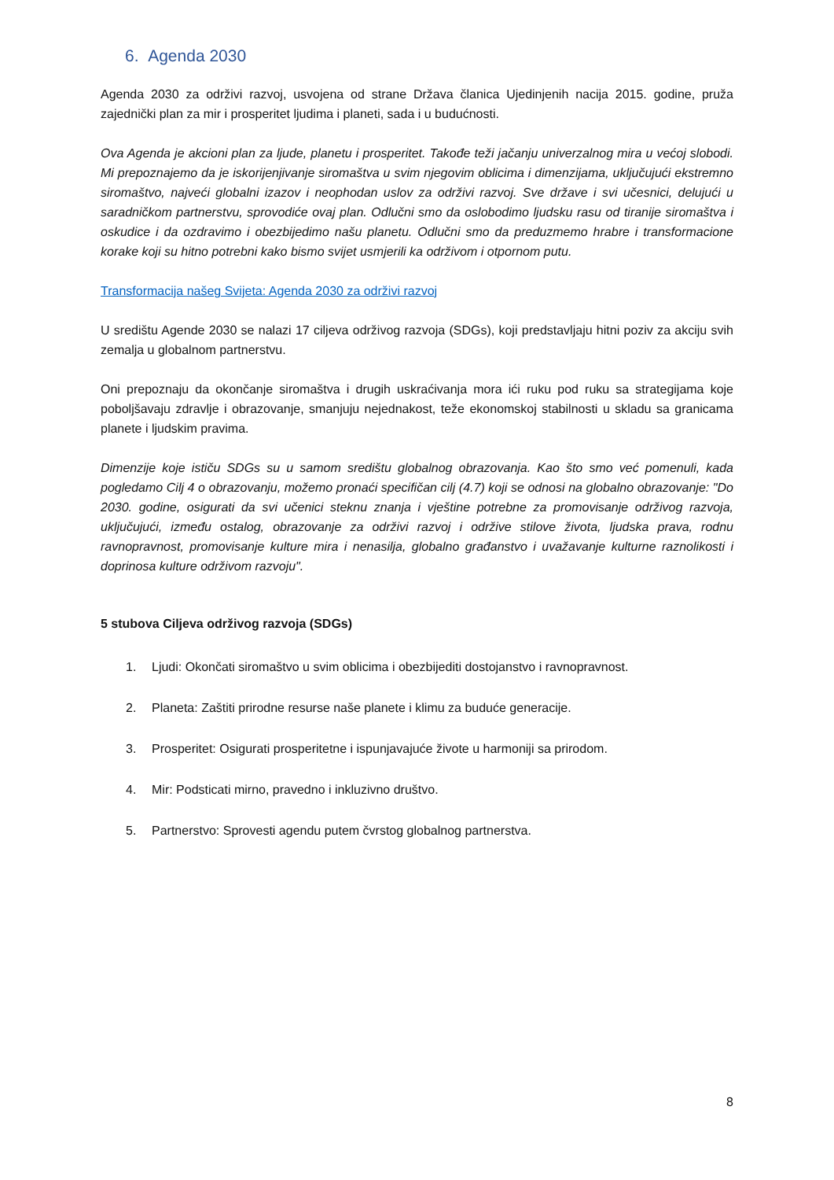6. Agenda 2030
Agenda 2030 za održivi razvoj, usvojena od strane Država članica Ujedinjenih nacija 2015. godine, pruža zajednički plan za mir i prosperitet ljudima i planeti, sada i u budućnosti.
Ova Agenda je akcioni plan za ljude, planetu i prosperitet. Takođe teži jačanju univerzalnog mira u većoj slobodi. Mi prepoznajemo da je iskorijenjivanje siromaštva u svim njegovim oblicima i dimenzijama, uključujući ekstremno siromaštvo, najveći globalni izazov i neophodan uslov za održivi razvoj. Sve države i svi učesnici, delujući u saradničkom partnerstvu, sprovodiće ovaj plan. Odlučni smo da oslobodimo ljudsku rasu od tiranije siromaštva i oskudice i da ozdravimo i obezbijedimo našu planetu. Odlučni smo da preduzmemo hrabre i transformacione korake koji su hitno potrebni kako bismo svijet usmjerili ka održivom i otpornom putu.
Transformacija našeg Svijeta: Agenda 2030 za održivi razvoj
U središtu Agende 2030 se nalazi 17 ciljeva održivog razvoja (SDGs), koji predstavljaju hitni poziv za akciju svih zemalja u globalnom partnerstvu.
Oni prepoznaju da okončanje siromaštva i drugih uskraćivanja mora ići ruku pod ruku sa strategijama koje poboljšavaju zdravlje i obrazovanje, smanjuju nejednakost, teže ekonomskoj stabilnosti u skladu sa granicama planete i ljudskim pravima.
Dimenzije koje ističu SDGs su u samom središtu globalnog obrazovanja. Kao što smo već pomenuli, kada pogledamo Cilj 4 o obrazovanju, možemo pronaći specifičan cilj (4.7) koji se odnosi na globalno obrazovanje: "Do 2030. godine, osigurati da svi učenici steknu znanja i vještine potrebne za promovisanje održivog razvoja, uključujući, između ostalog, obrazovanje za održivi razvoj i održive stilove života, ljudska prava, rodnu ravnopravnost, promovisanje kulture mira i nenasilja, globalno građanstvo i uvažavanje kulturne raznolikosti i doprinosa kulture održivom razvoju".
5 stubova Ciljeva održivog razvoja (SDGs)
1. Ljudi: Okončati siromaštvo u svim oblicima i obezbijediti dostojanstvo i ravnopravnost.
2. Planeta: Zaštiti prirodne resurse naše planete i klimu za buduće generacije.
3. Prosperitet: Osigurati prosperitetne i ispunjavajuće živote u harmoniji sa prirodom.
4. Mir: Podsticati mirno, pravedno i inkluzivno društvo.
5. Partnerstvo: Sprovesti agendu putem čvrstog globalnog partnerstva.
8